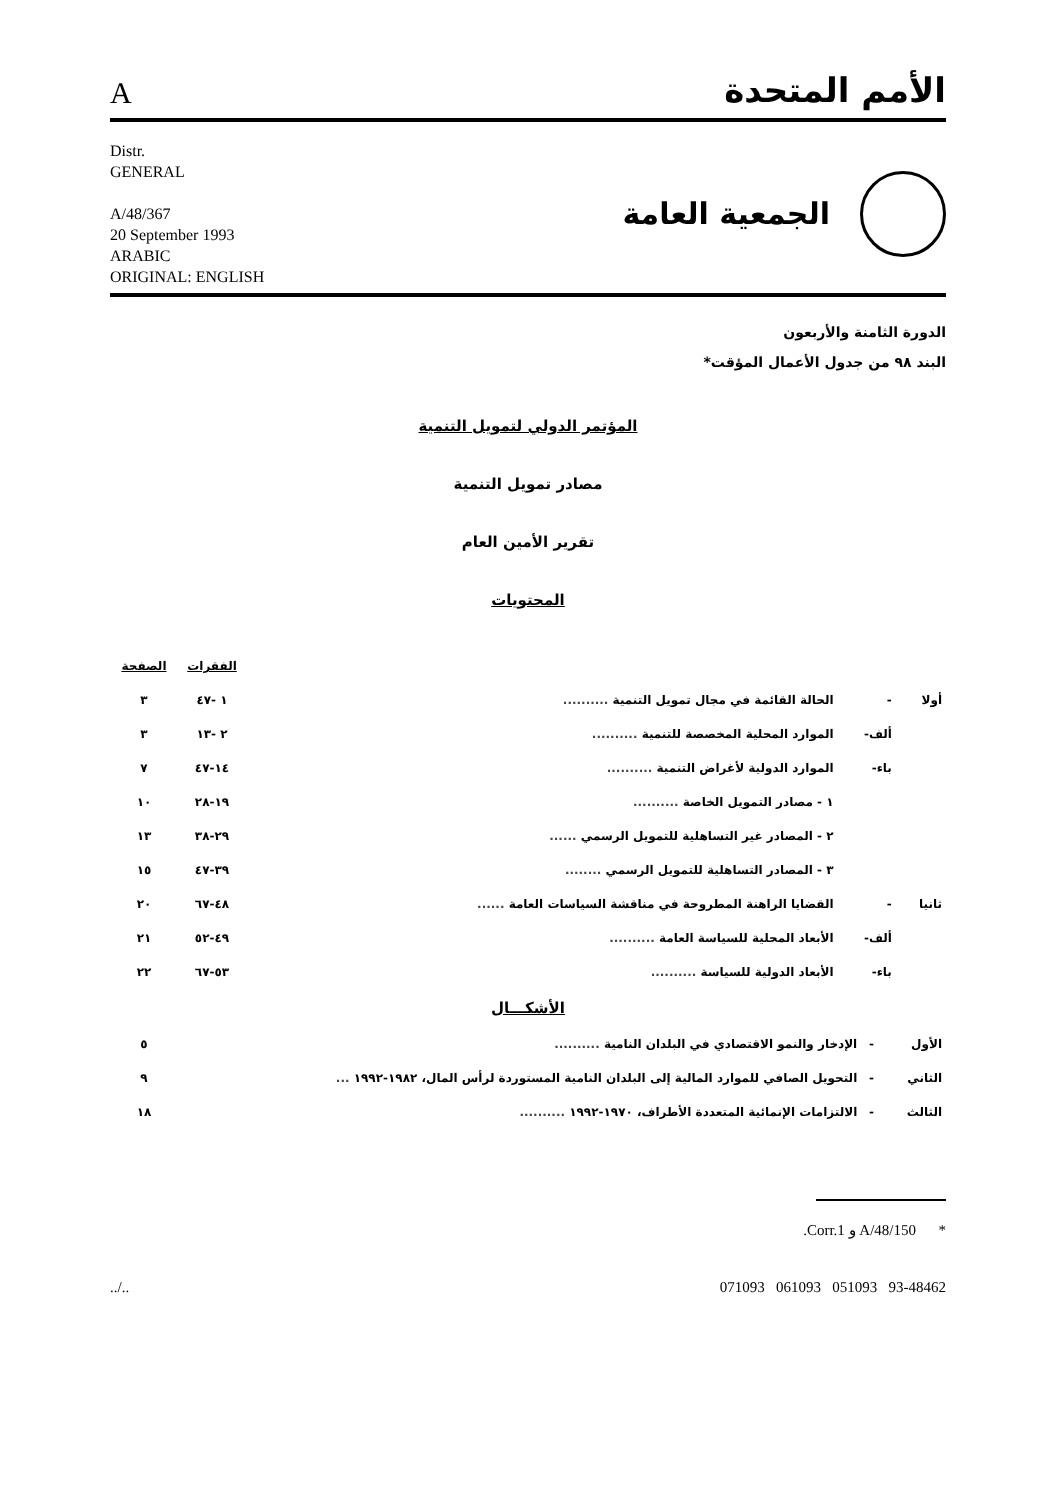Aالأمم المتحدة
Distr.
GENERAL
A/48/367
20 September 1993
ARABIC
ORIGINAL: ENGLISH
الجمعية العامة
الدورة الثامنة والأربعون
البند ٩٨ من جدول الأعمال المؤقت*
المؤتمر الدولي لتمويل التنمية
مصادر تمويل التنمية
تقرير الأمين العام
المحتويات
| | | | الفقرات | الصفحة |
| --- | --- | --- | --- | --- |
| أولا | - | الحالة القائمة في مجال تمويل التنمية .......... | ١ -٤٧ | ٣ |
| | ألف- | الموارد المحلية المخصصة للتنمية .......... | ٢ -١٣ | ٣ |
| | باء- | الموارد الدولية لأغراض التنمية .......... | ١٤-٤٧ | ٧ |
| | | ١ - مصادر التمويل الخاصة .......... | ١٩-٢٨ | ١٠ |
| | | ٢ - المصادر غير التساهلية للتمويل الرسمي ...... | ٢٩-٣٨ | ١٣ |
| | | ٣ - المصادر التساهلية للتمويل الرسمي ........ | ٣٩-٤٧ | ١٥ |
| ثانيا | - | القضايا الراهنة المطروحة في مناقشة السياسات العامة ...... | ٤٨-٦٧ | ٢٠ |
| | ألف- | الأبعاد المحلية للسياسة العامة .......... | ٤٩-٥٢ | ٢١ |
| | باء- | الأبعاد الدولية للسياسة .......... | ٥٣-٦٧ | ٢٢ |
الأشكـــال
| الأول | - | الإدخار والنمو الاقتصادي في البلدان النامية .......... | ٥ |
| الثاني | - | التحويل الصافي للموارد المالية إلى البلدان النامية المستوردة لرأس المال، ١٩٨٢-١٩٩٢ ... | ٩ |
| الثالث | - | الالتزامات الإنمائية المتعددة الأطراف، ١٩٧٠-١٩٩٢ .......... | ١٨ |
* A/48/150 و Corr.1.
../.. 071093 061093 051093 93-48462